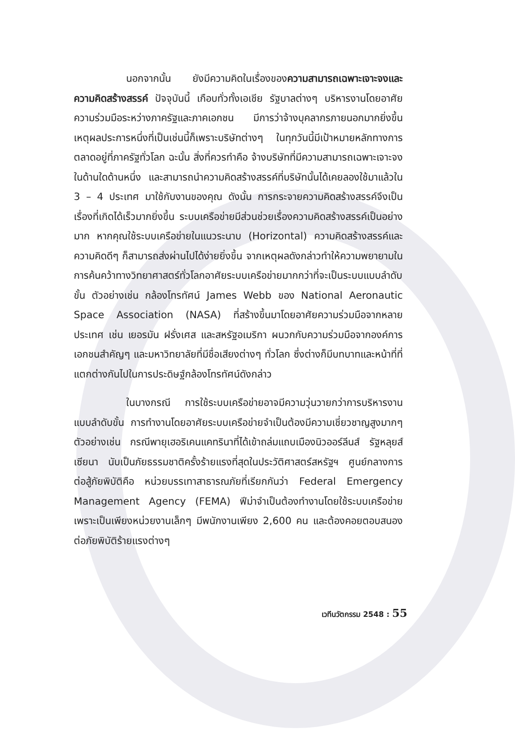นอกจากนั้น ยังมีความคิดในเรื่องของความสามารถเฉพาะเจาะจงและความคิดสร้างสรรค์ ปัจจุบันนี้ เกือบทั่วทั้งเอเชีย รัฐบาลต่างๆ บริหารงานโดยอาศัยความร่วมมือระหว่างภาครัฐและภาคเอกชน มีการว่าจ้างบุคลากรภายนอกมากยิ่งขึ้น เหตุผลประการหนึ่งที่เป็นเช่นนี้ก็เพราะบริษัทต่างๆ ในทุกวันนี้มีเป้าหมายหลักทางการตลาดอยู่ที่ภาครัฐทั่วโลก ฉะนั้น สิ่งที่ควรทำคือ จ้างบริษัทที่มีความสามารถเฉพาะเจาะจงในด้านใดด้านหนึ่ง และสามารถนำความคิดสร้างสรรค์ที่บริษัทนั้นได้เคยลองใช้มาแล้วใน 3 – 4 ประเทศ มาใช้กับงานของคุณ ดังนั้น การกระจายความคิดสร้างสรรค์จึงเป็นเรื่องที่เกิดได้เร็วมากยิ่งขึ้น ระบบเครือข่ายมีส่วนช่วยเรื่องความคิดสร้างสรรค์เป็นอย่างมาก หากคุณใช้ระบบเครือข่ายในแนวระนาบ (Horizontal) ความคิดสร้างสรรค์และความคิดดีๆ ก็สามารถส่งผ่านไปได้ง่ายยิ่งขึ้น จากเหตุผลดังกล่าวทำให้ความพยายามในการค้นคว้าทางวิทยาศาสตร์ทั่วโลกอาศัยระบบเครือข่ายมากกว่าที่จะเป็นระบบแบบลำดับขั้น ตัวอย่างเช่น กล้องโทรทัศน์ James Webb ของ National Aeronautic Space Association (NASA) ที่สร้างขึ้นมาโดยอาศัยความร่วมมือจากหลายประเทศ เช่น เยอรมัน ฝรั่งเศส และสหรัฐอเมริกา ผนวกกับความร่วมมือจากองค์การเอกชนสำคัญๆ และมหาวิทยาลัยที่มีชื่อเสียงต่างๆ ทั่วโลก ซึ่งต่างก็มีบทบาทและหน้าที่ที่แตกต่างกันไปในการประดิษฐ์กล้องโทรทัศน์ดังกล่าว
ในบางกรณี การใช้ระบบเครือข่ายอาจมีความวุ่นวายกว่าการบริหารงานแบบลำดับขั้น การทำงานโดยอาศัยระบบเครือข่ายจำเป็นต้องมีความเชี่ยวชาญสูงมากๆ ตัวอย่างเช่น กรณีพายุเฮอริเคนแคทรินาที่ได้เข้าถล่มแถบเมืองนิวออร์ลีนส์ รัฐหลุยส์เซียนา นับเป็นภัยธรรมชาติครั้งร้ายแรงที่สุดในประวัติศาสตร์สหรัฐฯ ศูนย์กลางการต่อสู้ภัยพิบัติคือ หน่วยบรรเทาสาธารณภัยที่เรียกกันว่า Federal Emergency Management Agency (FEMA) ฟีม่าจำเป็นต้องทำงานโดยใช้ระบบเครือข่าย เพราะเป็นเพียงหน่วยงานเล็กๆ มีพนักงานเพียง 2,600 คน และต้องคอยตอบสนองต่อภัยพิบัติร้ายแรงต่างๆ
เวทีนวัตกรรม 2548 : 55